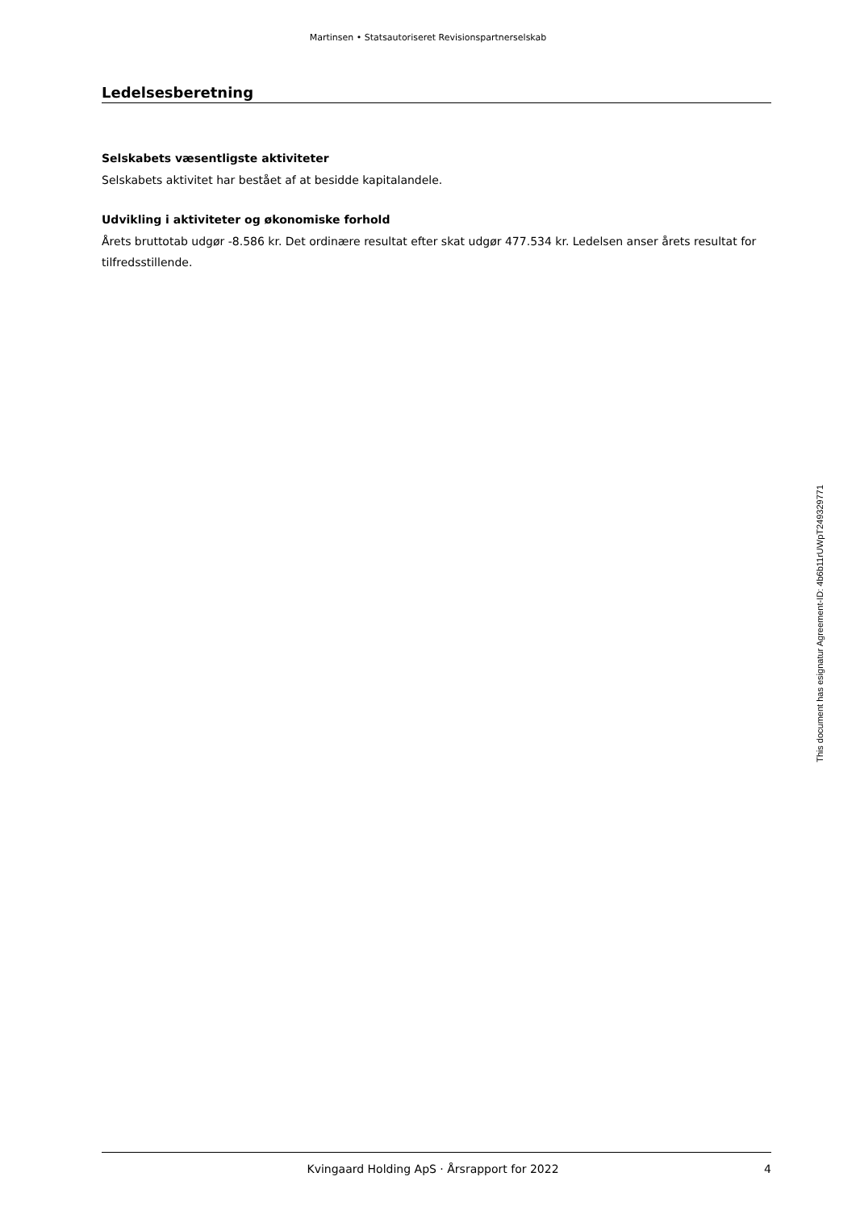Martinsen • Statsautoriseret Revisionspartnerselskab
Ledelsesberetning
Selskabets væsentligste aktiviteter
Selskabets aktivitet har bestået af at besidde kapitalandele.
Udvikling i aktiviteter og økonomiske forhold
Årets bruttotab udgør -8.586 kr. Det ordinære resultat efter skat udgør 477.534 kr. Ledelsen anser årets resultat for tilfredsstillende.
Kvingaard Holding ApS · Årsrapport for 2022 4
This document has esignatur Agreement-ID: 4b6b11rUWpT249329771